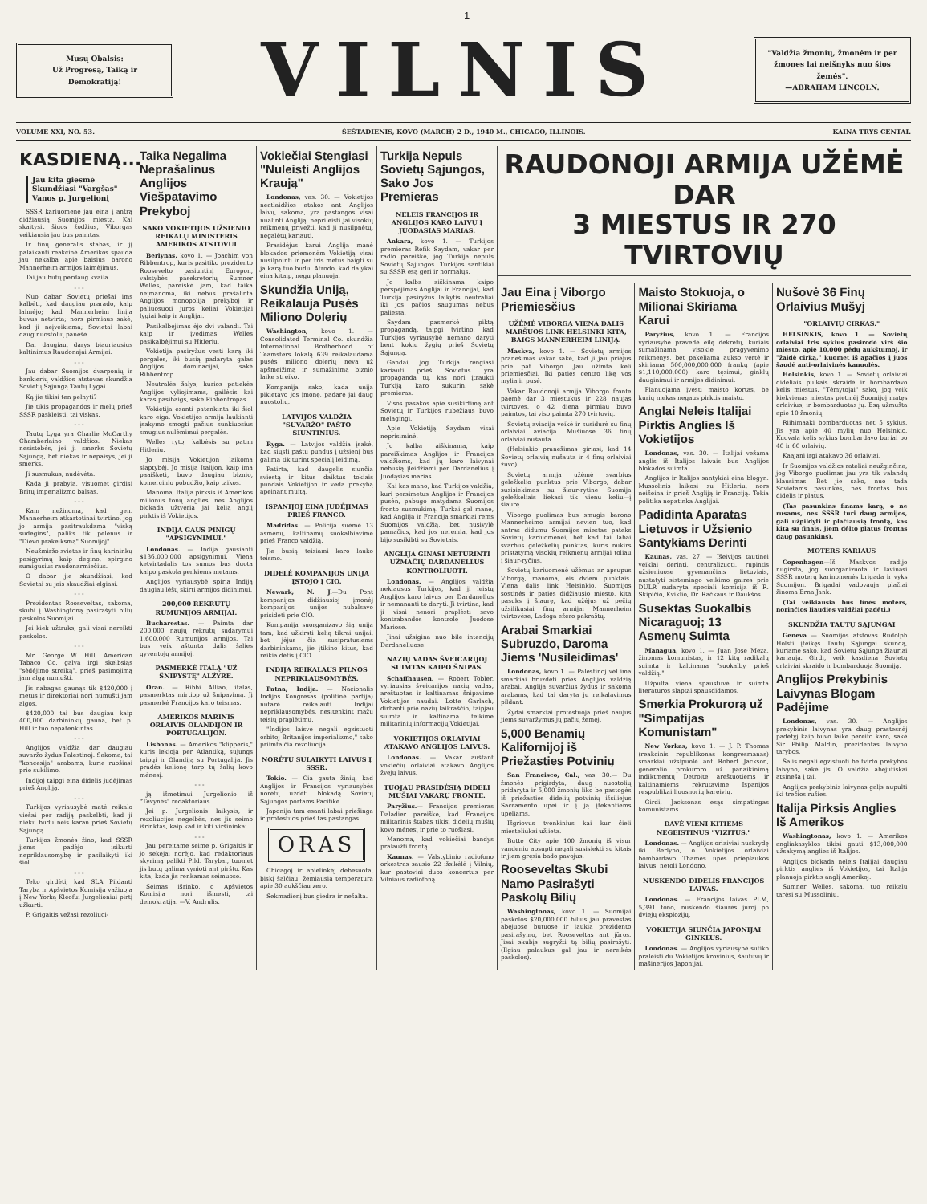1
Musų Obalsis:
Už Progresą, Taiką ir
Demokratiją!
VILNIS
"Valdžia žmonių, žmonėm ir per žmones lai neišnyks nuo šios žemės".
—ABRAHAM LINCOLN.
VOLUME XXI, NO. 53. ŠEŠTADIENIS, KOVO (MARCH) 2 D., 1940 M., CHICAGO, ILLINOIS. KAINA TRYS CENTAI.
KASDIENĄ...
Jau kita giesmė Skundžiasi "Vargšas" Vanos p. Jurgelionį
SSSR kariuomenė jau eina į antrą didžiausią Suomijos miestą. Kai skaitysit šiuos žodžius, Viborgas veikiausia jau bus paimtas.
Ir finų generalis štabas, ir jį palaikanti reakcinė Amerikos spauda jau nekalba apie baisius barono Mannerheim armijos laimėjimus.
Tai jau butų perdaug kvaila.
- - -
Nuo dabar Sovietų priešai ims kalbėti, kad daugiau prarado, kaip laimėjo; kad Mannerheim linija buvus netvirta; nors pirmiaus sakė, kad ji neįveikiama; Sovietai labai daug nuostolių panešė.
Dar daugiau, darys biauriausius kaltinimus Raudonajai Armijai.
- - -
Jau dabar Suomijos dvarponių ir bankierių valdžios atstovas skundžia Sovietų Sąjungą Tautų Lygai.
Ką jie tikisi ten pelnyti?
Jie tikis propagandos ir melų prieš SSSR paskleisti, tai viskas.
- - -
Tautų Lyga yra Charlie McCarthy Chamberlaino valdžios. Niekas nesistebės, jei ji smerks Sovietų Sąjungą, bet niekas ir nepaisys, jei ji smerks.
Ji susmukus, nudėvėta.
Kada ji prabyla, visuomet girdisi Britų imperializmo balsas.
- - -
Kam nežinoma, kad gen. Mannerheim atkartotinai tvirtino, jog jo armija pasitraukdama "viską sudegins", paliks tik pelenus ir "Dievo prakeiksmą" Suomijoj".
Neužmiršo svietas ir finų karininkų pasigyrimų kaip degino, spirgino sumigusius raudonarmiečius.
O dabar jie skundžiasi, kad Sovietai su jais skaudžiai elgiasi.
- - -
Prezidentas Rooseveltas, sakoma, skubi į Washingtoną pasirašyti bilių paskolos Suomijai.
Jei kiek užtruks, gali visai nereikti paskolos.
- - -
Mr. George W. Hill, American Tabaco Co. galva irgi skelbsiąs "sėdėjimo streiką", prieš pasimojimą jam algą numušti.
Jis nabagas gaunąs tik $420,000 į metus ir direktoriai nori numušti jam algos.
$420,000 tai bus daugiau kaip 400,000 darbininkų gauna, bet p. Hill ir tuo nepatenkintas.
- - -
Anglijos valdžia dar daugiau suvaržo žydus Palestinoj. Sakoma, tai "koncesija" arabams, kurie ruošiasi prie sukilimo.
Indijoj taipgi eina didelis judėjimas prieš Angliją.
- - -
Turkijos vyriausybė matė reikalo viešai per radiją paskelbti, kad ji nieku budu neis karan prieš Sovietų Sąjungą.
Turkijos žmonės žino, kad SSSR jiems padėjo įsikurti nepriklausomybę ir pasilaikyti iki šiol.
- - -
Teko girdėti, kad SLA Pildanti Taryba ir Apšvietos Komisija važiuoja į New Yorką Kleofui Jurgelioniui pirtį užkurti.
P. Grigaitis vežasi rezoliuci-
Taika Negalima Neprašalinus Anglijos Viešpatavimo Prekyboj
SAKO VOKIETIJOS UŽSIENIO REIKALŲ MINISTERIS AMERIKOS ATSTOVUI
Berlynas, kovo 1. — Joachim von Ribbentrop, kuris pasitiko prezidento Roosevelto pasiuntinį Europon, valstybės pasekretorių Sumner Welles, pareiškė jam, kad taika neįmanoma, iki nebus prašalinta Anglijos monopolija prekyboj ir paliuosuoti juros keliai Vokietijai lygiai kaip ir Anglijai.
Pasikalbėjimas ėjo dvi valandi. Tai kaip ir įvedimas Welles pasikalbėjimui su Hitleriu.
Vokietija pasiryžus vesti karą iki pergalės, iki busią padaryta galas Anglijos dominacijai, sakė Ribbentrop.
Neutralės šalys, kurios patiekės Anglijos vyliojimams, gailėsis kai karas pasibaigs, sakė Ribbentropas.
Vokietija esanti patenkinta iki šiol karo eiga. Vokietijos armija laukianti įsakymo smogti pačius sunkiuosius smugius nulėmimui pergalės.
Welles rytoj kalbėsis su patim Hitleriu.
Jo misija Vokietijon laikoma slaptybėj. Jo misija Italijon, kaip ima paaiškėti, buvo daugiau biznio, komercinio pobudžio, kaip taikos.
Manoma, Italija pirksis iš Amerikos milionus tonų anglies, nes Anglijos blokada užtveria jai kelią anglį pirktis iš Vokietijos.
INDIJA GAUS PINIGŲ "APSIGYNIMUI."
Londonas. — Indija gausianti $136,000,000 apsigynimui. Viena ketvirtadalis tos sumos bus duota kaipo paskola penkiems metams.
Anglijos vyriausybė spiria Indiją daugiau lėšų skirti armijos didinimui.
200,000 REKRUTŲ RUMUNIJOS ARMIJAI.
Bucharestas. — Paimta dar 200,000 naujų rekrutų sudarymui 1,600,000 Rumunijos armijos. Tai bus veik aštunta dalis šalies gyventojų armijoj.
PASMERKĖ ITALĄ "UŽ ŠNIPYSTĘ" ALŽYRE.
Oran. — Ribbi Alliao, italas, pasmerktas mirtiop už šnipavimą. Jį pasmerkė Francijos karo teismas.
AMERIKOS MARINIS ORLAIVIS OLANDIJON IR PORTUGALIJON.
Lisbonas. — Amerikos "klipperis," kuris lekioja per Atlantiką, sujungs taipgi ir Olandiją su Portugalija. Jis pradės kelionę tarp tų šalių kovo mėnesį.
- - -
ją išmetimui Jurgelionio iš "Tėvynės" redaktoriaus.
Jei p. Jurgelionis laikysis, ir rezoliucijos negelbės, nes jis seimo išrinktas, kaip kad ir kiti viršininkai.
- - -
Jau pereitame seime p. Grigaitis ir jo sekėjai norėjo, kad redaktoriaus skyrimą palikti Pild. Tarybai, tuomet jis butų galima vynioti ant piršto. Kas kita, kada jis renkamas seimuose.
Seimas išrinko, o Apšvietos Komisija nori išmesti, tai demokratija. —V. Andrulis.
Vokiečiai Stengiasi "Nuleisti Anglijos Kraują"
Londonas, vas. 30. — Vokietijos neatlaidžios atakos ant Anglijos laivų, sakoma, yra pastangos visai nualinti Angliją, neprileisti jai visokių reikmenų privežti, kad ji nusilpnėtų, negalėtų kariauti.
Prasidėjus karui Anglija manė blokados priemonėm Vokietiją visai nusilpninti ir per tris metus baigti su ja karą tuo budu. Atrodo, kad dalykai eina kitaip, negu planuoja.
Skundžia Uniją, Reikalauja Pusės Miliono Dolerių
Washington, kovo 1. — Consolidated Terminal Co. skundžia International Brotherhood of Teamsters lokalą 639 reikalaudama pusės miliono dolerių neva už apšmeižimą ir sumažinimą biznio laike streiko.
Kompanija sako, kada unija pikietavo jos įmonę, padarė jai daug nuostolių.
LATVIJOS VALDŽIA "SUVARŽO" PAŠTO SIUNTINIUS.
Ryga. — Latvijos valdžia įsakė, kad siųsti paštu pundus į užsienį bus galima tik turint specialį leidimą.
Patirta, kad daugelis siunčia sviestą ir kitus daiktus tokiais pundais Vokietijon ir veda prekybą apeinant muitą.
ISPANIJOJ EINA JUDĖJIMAS PRIEŠ FRANCO.
Madridas. — Policija suėmė 13 asmenų, kaltinamų suokalbiavime prieš Franco valdžią.
Jie busią teisiami karo lauko teismo.
DIDELĖ KOMPANIJOS UNIJA ĮSTOJO Į CIO.
Newark, N. J.—Du Pont kompanijos didžiausioj įmonėj kompanijos unijos nubalsavo prisidėti prie CIO.
Kompanija suorganizavo šią uniją tam, kad užkirsti kelią tikrai unijai, bet jėjus čia susipratusiems darbininkams, jie įtikino kitus, kad reikia dėtis į CIO.
INDIJA REIKALAUS PILNOS NEPRIKLAUSOMYBĖS.
Patna, Indija. — Nacionalis Indijos Kongresas (politinė partija) nutarė reikalauti Indijai nepriklausomybės, nesitenkint mažu teisių praplėtimu.
"Indijos laisvė negali egzistuoti orbitoj Britanijos imperializmo," sako priimta čia rezoliucija.
NORĖTŲ SULAIKYTI LAIVUS Į SSSR.
Tokio. — Čia gauta žinių, kad Anglijos ir Francijos vyriausybės norėtų uždėti blokadą Sovietų Sąjungos portams Pacifike.
Japonija tam esanti labai priešinga ir protestuos prieš tas pastangas.
ORAS
Chicagoj ir apielinkėj debesuota, biskį šalčiau; žemiausia temperatura apie 30 aukščiau zero.
Sekmadienį bus giedra ir nešalta.
Turkija Nepuls Sovietų Sąjungos, Sako Jos Premieras
NELEIS FRANCIJOS IR ANGLIJOS KARO LAIVŲ Į JUODASIAS MARIAS.
Ankara, kovo 1. — Turkijos premieras Refik Saydam, vakar per radio pareiškė, jog Turkija nepuls Sovietų Sąjungos. Turkijos santikiai su SSSR esą geri ir normalųs.
Jo kalba aiškinama kaipo perspėjimas Anglijai ir Francijai, kad Turkija pasiryžus laikytis neutraliai iki jos pačios saugumas nebus paliesta.
Saydam pasmerkė piktą propagandą, taipgi tvirtino, kad Turkijos vyriausybė nemano daryti bent kokių žygių prieš Sovietų Sąjungą.
Gandai, jog Turkija rengiasi kariauti prieš Sovietus yra propaganda tų, kas nori įtraukti Turkiją karo sukurin, sakė premieras.
Visos pasakos apie susikirtimą ant Sovietų ir Turkijos rubežiaus buvo melagingi.
Apie Vokietiją Saydam visai neprisiminė.
Jo kalba aiškinama, kaip pareiškimas Anglijos ir Francijos valdžioms, kad jų karo laivynai nebusią įleidžiami per Dardanelius į Juodąsias marias.
Kai kas mano, kad Turkijos valdžia, kuri persimetus Anglijos ir Francijos pusėn, pabugo matydama Suomijos fronto susmukimą. Turkai gal manė, kad Anglija ir Francija smarkiai rems Suomijos valdžią, bet nusivylė pamačius, kad jos neremia, kad jos bijo susikibti su Sovietais.
ANGLIJA GINASI NETURINTI UŽMAČIŲ DARDANELLUS KONTROLIUOTI.
Londonas. — Anglijos valdžia neklausus Turkijos, kad ji leistų Anglijos karo laivus per Dardanellus ir nemananti to daryti. Ji tvirtina, kad ji visai nenori praplėsti savo kontrabandos kontrolę Juodose Mariose.
Jinai užsigina nuo bile intencijų Dardanelluose.
NAZIŲ VADAS ŠVEICARIJOJ SUIMTAS KAIPO ŠNIPAS.
Schaffhausen. — Robert Tobler, vyriausias šveicarijos nazių vadas, areštuotas ir kaltinamas šnipavime Vokietijos naudai. Lotte Garlach, dirbanti prie nazių laikraščio, taipjau suimta ir kaltinama teikime militarinių informacijų Vokietijai.
VOKIETIJOS ORLAIVIAI ATAKAVO ANGLIJOS LAIVUS.
Londonas. — Vakar auštant vokiečių orlaiviai atakavo Anglijos žvejų laivus.
TUOJAU PRASIDĖSIĄ DIDELI MUŠIAI VAKARŲ FRONTE.
Paryžius.— Francijos premieras Daladier pareiškė, kad Francijos militarinis štabas tikisi didelių mušių kovo mėnesį ir prie to ruošiasi.
Manoma, kad vokiečiai bandys pralaužti frontą.
Kaunas. — Valstybinio radiofono orkestras sausio 22 išsikėlė į Vilnių, kur pastoviai duos koncertus per Vilniaus radiofoną.
RAUDONOJI ARMIJA UŽĖMĖ DAR
3 MIESTUS IR 270 TVIRTOVIŲ
Jau Eina į Viborgo Priemiesčius
UŽĖMĖ VIBORGĄ VIENA DALIS MARŠUOS LINK HELSINKI KITA, BAIGS MANNERHEIM LINIJĄ.
Maskva, kovo 1. — Sovietų armijos pranešimas vakar sakė, kad ji jau priėjus prie pat Viborgo. Jau užimta keli priemiesčiai. Iki paties centro likę vos mylia ir pusė.
Vakar Raudonoji armija Viborgo fronte paėmė dar 3 miestukus ir 228 naujas tvirtoves, o 42 diena pirmiau buvo paimtos, tai viso paimta 270 tvirtovių.
Sovietų aviacija veikė ir susidurė su finų orlaiviai aviacija. Mušiuose 36 finų orlaiviai nušauta.
(Helsinkio pranešimas giriasi, kad 14 Sovietų orlaivių nušauta ir 4 finų orlaiviai žuvo).
Sovietų armija užėmė svarbius geležkelio punktus prie Viborgo, dabar susisiekimas su šiaur-rytine Suomija geležkeliais liekasi tik vienu keliu—į šiaurę.
Viborgo puolimas bus smugis barono Mannerheimo armijai nevien tuo, kad antras didumu Suomijos miestas pateks Sovietų kariuomenei, bet kad tai labai svarbus geležkelių punktas, kuris nukirs pristatymą visokių reikmenų armijai toliau į šiaur-ryčius.
Sovietų kariuomenė užėmus ar apsupus Viborgą, manoma, eis dviem punktais. Viena dalis link Helsinkio, Suomijos sostinės ir paties didžiausio miesto, kita pasuks į šiaurę, kad užėjus už pečių užsilikusiai finų armijai Mannerheim tvirtovėse, Ladoga ežero pakraštų.
Arabai Smarkiai Subruzdo, Daroma Jiems 'Nusileidimas'
Londonas, kovo 1. — Palestinoj vėl ima smarkiai bruzdėti prieš Anglijos valdžią arabai. Anglija suvaržius žydus ir sakoma arabams, kad tai daryta jų reikalavimus pildant.
Žydai smarkiai protestuoja prieš naujus jiems suvaržymus jų pačių žemėj.
5,000 Benamių Kalifornijoj iš Priežasties Potvinių
San Francisco, Cal., vas. 30.— Du žmonės prigirdyta, daug nuostolių pridaryta ir 5,000 žmonių liko be pastogės iš priežasties didelių potvinių išsiliejus Sacramento upei ir į ją įtekantiems upeliams.
Išgriovus tvenkinius kai kur čieli miesteliukai užlieta.
Butte City apie 100 žmonių iš visur vandeniu apsupti negali susisiekti su kitais ir jiem gręsia bado pavojus.
Rooseveltas Skubi Namo Pasirašyti Paskolų Bilių
Washingtonas, kovo 1. — Suomijai paskolos $20,000,000 bilius jau pravestas abejuose butuose ir laukia prezidento pasirašymo, bet Rooseveltas ant jūros. Jisai skubįs sugryžti tą bilių pasirašyti. (Ilgiau palaukus gal jau ir nereikės paskolos).
Maisto Stokuoja, o Milionai Skiriama Karui
Paryžius, kovo 1. — Francijos vyriausybė pravedė eilę dekretų, kuriais sumažinama visokie pragyvenimo reikmenys, bet pakeliama aukso vertė ir skiriama 500,000,000,000 frankų (apie $1,110,000,000) karo tęsimui, ginklų dauginimui ir armijos didinimui.
Planuojama įvesti maisto kortas, be kurių niekas negaus pirktis maisto.
Anglai Neleis Italijai Pirktis Anglies Iš Vokietijos
Londonas, vas. 30. — Italijai vežama anglis iš Italijos laivais bus Anglijos blokados suimta.
Anglijos ir Italijos santykiai eina blogyn. Mussolinis laikosi su Hitleriu, nors neišeina ir prieš Angliją ir Franciją. Tokia politika nepatinka Anglijai.
Padidinta Aparatas Lietuvos ir Užsienio Santykiams Derinti
Kaunas, vas. 27. — Išeivijos tautinei veiklai derinti, centralizuoti, rupintis užsieniuose gyvenančiais lietuviais, nustatyti sistemingo veikimo gaires prie DULR sudaryta speciali komisija iš R. Skipičio, Kviklio, Dr. Račkaus ir Daukšos.
Susektas Suokalbis Nicaraguoj; 13 Asmenų Suimta
Managua, kovo 1. — Juan Jose Meza, žinomas komunistas, ir 12 kitų radikalų suimta ir kaltinama "suokalby prieš valdžią."
Užpulta viena spaustuvė ir suimta literaturos slaptai spausdidamos.
Smerkia Prokurorą už "Simpatijas Komunistam"
New Yorkas, kovo 1. — J. P. Thomas (reakcinis republikonas kongresmanas) smarkiai užsipuolė ant Robert Jackson, generalio prokuroro už panaikinimą indiktmentų Detroite areštuotiems ir kaltinamiems rekrutavime Ispanijos respublikai liuosnorių kareivių.
Girdi, Jacksonas esąs simpatingas komunistams.
DAVĖ VIENI KITIEMS NEGEISTINUS "VIZITUS."
Londonas. — Anglijos orlaiviai nuskrydę iki Berlyno, o Vokietijos orlaiviai bombardavo Thames upės prieplaukos laivus, netoli Londono.
NUSKENDO DIDELIS FRANCIJOS LAIVAS.
Londonas. — Francijos laivas PLM, 5,391 tono, nuskendo šiaurės juroj po dviejų eksplozijų.
VOKIETIJA SIUNČIA JAPONIJAI GINKLUS.
Londonas. — Anglijos vyriausybė sutiko praleisti du Vokietijos krovinius, šautuvų ir mašinerijos Japonijai.
Nušovė 36 Finų Orlaivius Mušyj
"ORLAIVIŲ CIRKAS."
HELSINKIS, kovo 1. — Sovietų orlaiviai tris sykius pasirodė virš šio miesto, apie 10,000 pėdų aukštumoj, ir "žaidė cirką," kuomet iš apačios į juos šaudė anti-orlaivinės kanuolės.
Helsinkis, kovo 1. — Sovietų orlaiviai dideliais pulkais skraidė ir bombardavo kelis miestus. "Tėmytojai" sako, jog veik kiekvienas miestas pietinėj Suomijoj matęs orlaivius, ir bombarduotas jų. Esą užmušta apie 10 žmonių.
Riihimaaki bombarduotas net 5 sykius. Jis yra apie 40 mylių nuo Helsinkio. Kuovalą kelis sykius bombardavo buriai po 40 ir 60 orlaivių.
Kaajani irgi atakavo 36 orlaiviai.
Ir Suomijos valdžios rateliai neužginčina, jog Viborgo puolimas jau yra tik valandų klausimas. Bet jie sako, nuo tada Sovietams pasunkės, nes frontas bus didelis ir platus.
(Tas pasunkins finams karą, o ne rusams, nes SSSR turi daug armijos, gali užpildyti ir plačiausią frontą, kas kita su finais, jiem dėlto platus frontas daug pasunkins).
MOTERS KARIAUS
Copenhagen—Iš Maskvos radijo nugirsta, jog suorganizuota ir lavinasi SSSR moterų karinomenės brigada ir vyks Suomijon. Brigadai vadovauja plačiai žinoma Erna Jank.
(Tai veikiausia bus finės moters, norinčios liaudies valdžiai padėti.)
SKUNDŽIA TAUTŲ SĄJUNGAI
Geneva — Suomijos atstovas Rudolph Holsti įteikęs Tautų Sąjungai skundą, kuriame sako, kad Sovietų Sąjunga žiauriai kariauja. Girdi, veik kasdiena Sovietų orlaiviai skraido ir bombarduoja Suomiją.
Anglijos Prekybinis Laivynas Blogam Padėjime
Londonas, vas. 30. — Anglijos prekybinis laivynas yra daug prastesnėj padėtyj kaip buvo laike pereito karo, sakė Sir Philip Maldin, prezidentas laivyno tarybos.
Šalis negali egzistuoti be tvirto prekybos laivyno, sakė jis. O valdžia abejutiškai atsineša į tai.
Anglijos prekybinis laivynas galįs nupulti iki trečios rušies.
Italija Pirksis Anglies Iš Amerikos
Washingtonas, kovo 1. — Amerikos angliakasyklos tikisi gauti $13,000,000 užsakymą anglies iš Italijos.
Anglijos blokada neleis Italijai daugiau pirktis anglies iš Vokietijos, tai Italija planuoja pirktis anglį Amerikoj.
Sumner Welles, sakoma, tuo reikalu tarėsi su Mussoliniu.